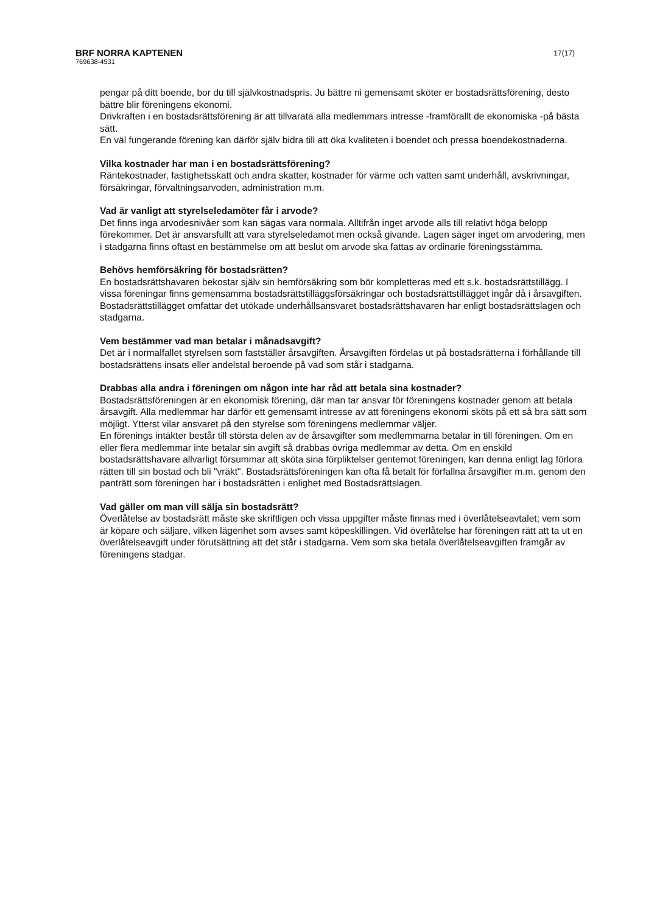BRF NORRA KAPTENEN
769638-4531
17(17)
pengar på ditt boende, bor du till självkostnadspris. Ju bättre ni gemensamt sköter er bostadsrättsförening, desto bättre blir föreningens ekonomi.
Drivkraften i en bostadsrättsförening är att tillvarata alla medlemmars intresse -framförallt de ekonomiska -på bästa sätt.
En väl fungerande förening kan därför själv bidra till att öka kvaliteten i boendet och pressa boendekostnaderna.
Vilka kostnader har man i en bostadsrättsförening?
Räntekostnader, fastighetsskatt och andra skatter, kostnader för värme och vatten samt underhåll, avskrivningar, försäkringar, förvaltningsarvoden, administration m.m.
Vad är vanligt att styrelseledamöter får i arvode?
Det finns inga arvodesnivåer som kan sägas vara normala. Alltifrån inget arvode alls till relativt höga belopp förekommer. Det är ansvarsfullt att vara styrelseledamot men också givande. Lagen säger inget om arvodering, men i stadgarna finns oftast en bestämmelse om att beslut om arvode ska fattas av ordinarie föreningsstämma.
Behövs hemförsäkring för bostadsrätten?
En bostadsrättshavaren bekostar själv sin hemförsäkring som bör kompletteras med ett s.k. bostadsrättstillägg. I vissa föreningar finns gemensamma bostadsrättstilläggsförsäkringar och bostadsrättstillägget ingår då i årsavgiften. Bostadsrättstillägget omfattar det utökade underhållsansvaret bostadsrättshavaren har enligt bostadsrättslagen och stadgarna.
Vem bestämmer vad man betalar i månadsavgift?
Det är i normalfallet styrelsen som fastställer årsavgiften. Årsavgiften fördelas ut på bostadsrätterna i förhållande till bostadsrättens insats eller andelstal beroende på vad som står i stadgarna.
Drabbas alla andra i föreningen om någon inte har råd att betala sina kostnader?
Bostadsrättsföreningen är en ekonomisk förening, där man tar ansvar för föreningens kostnader genom att betala årsavgift. Alla medlemmar har därför ett gemensamt intresse av att föreningens ekonomi sköts på ett så bra sätt som möjligt. Ytterst vilar ansvaret på den styrelse som föreningens medlemmar väljer.
En förenings intäkter består till största delen av de årsavgifter som medlemmarna betalar in till föreningen. Om en eller flera medlemmar inte betalar sin avgift så drabbas övriga medlemmar av detta. Om en enskild bostadsrättshavare allvarligt försummar att sköta sina förpliktelser gentemot föreningen, kan denna enligt lag förlora rätten till sin bostad och bli "vräkt". Bostadsrättsföreningen kan ofta få betalt för förfallna årsavgifter m.m. genom den panträtt som föreningen har i bostadsrätten i enlighet med Bostadsrättslagen.
Vad gäller om man vill sälja sin bostadsrätt?
Överlåtelse av bostadsrätt måste ske skriftligen och vissa uppgifter måste finnas med i överlåtelseavtalet; vem som är köpare och säljare, vilken lägenhet som avses samt köpeskillingen. Vid överlåtelse har föreningen rätt att ta ut en överlåtelseavgift under förutsättning att det står i stadgarna. Vem som ska betala överlåtelseavgiften framgår av föreningens stadgar.